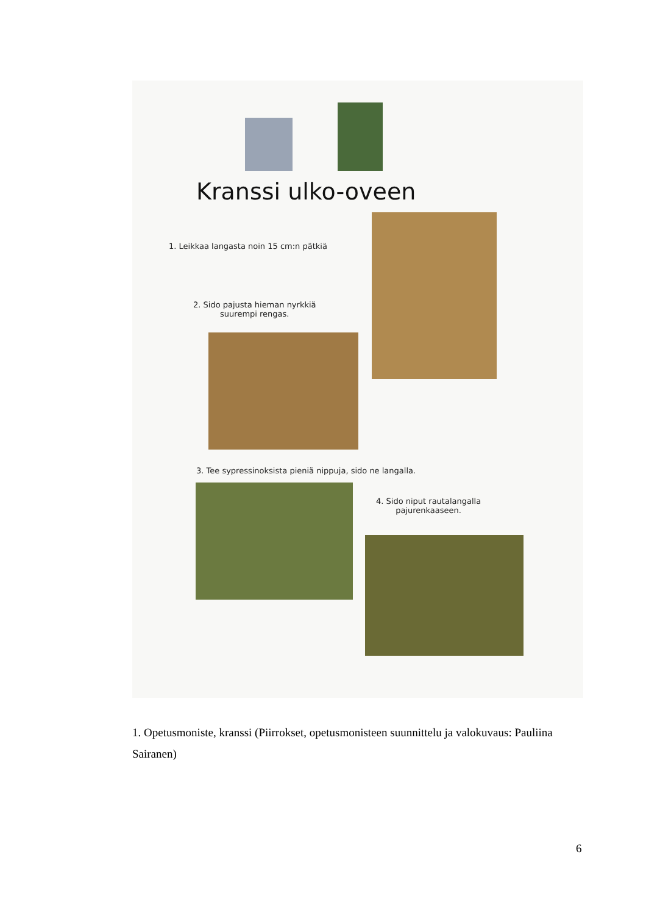Kranssi ulko-oveen
1. Leikkaa langasta noin 15 cm:n pätkiä
2. Sido pajusta hieman nyrkkiä
suurempi rengas.
3. Tee sypressinoksista pieniä nippuja, sido ne langalla.
4. Sido niput rautalangalla
pajurenkaaseen.
1. Opetusmoniste, kranssi (Piirrokset, opetusmonisteen suunnittelu ja valokuvaus: Pauliina Sairanen)
6